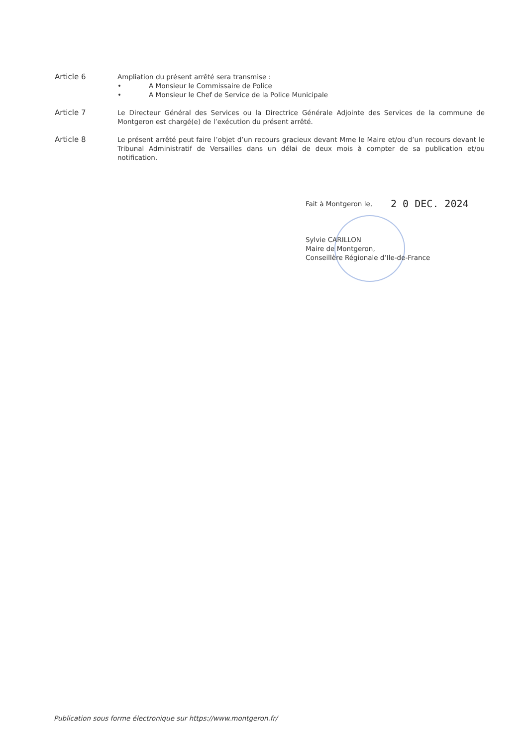Article 6
Ampliation du présent arrêté sera transmise :
• A Monsieur le Commissaire de Police
• A Monsieur le Chef de Service de la Police Municipale
Article 7
Le Directeur Général des Services ou la Directrice Générale Adjointe des Services de la commune de Montgeron est chargé(e) de l’exécution du présent arrêté.
Article 8
Le présent arrêté peut faire l’objet d’un recours gracieux devant Mme le Maire et/ou d’un recours devant le Tribunal Administratif de Versailles dans un délai de deux mois à compter de sa publication et/ou notification.
Fait à Montgeron le,
Sylvie CARILLON
Maire de Montgeron,
Conseillère Régionale d’Ile-de-France
2 0 DEC. 2024
Publication sous forme électronique sur https://www.montgeron.fr/